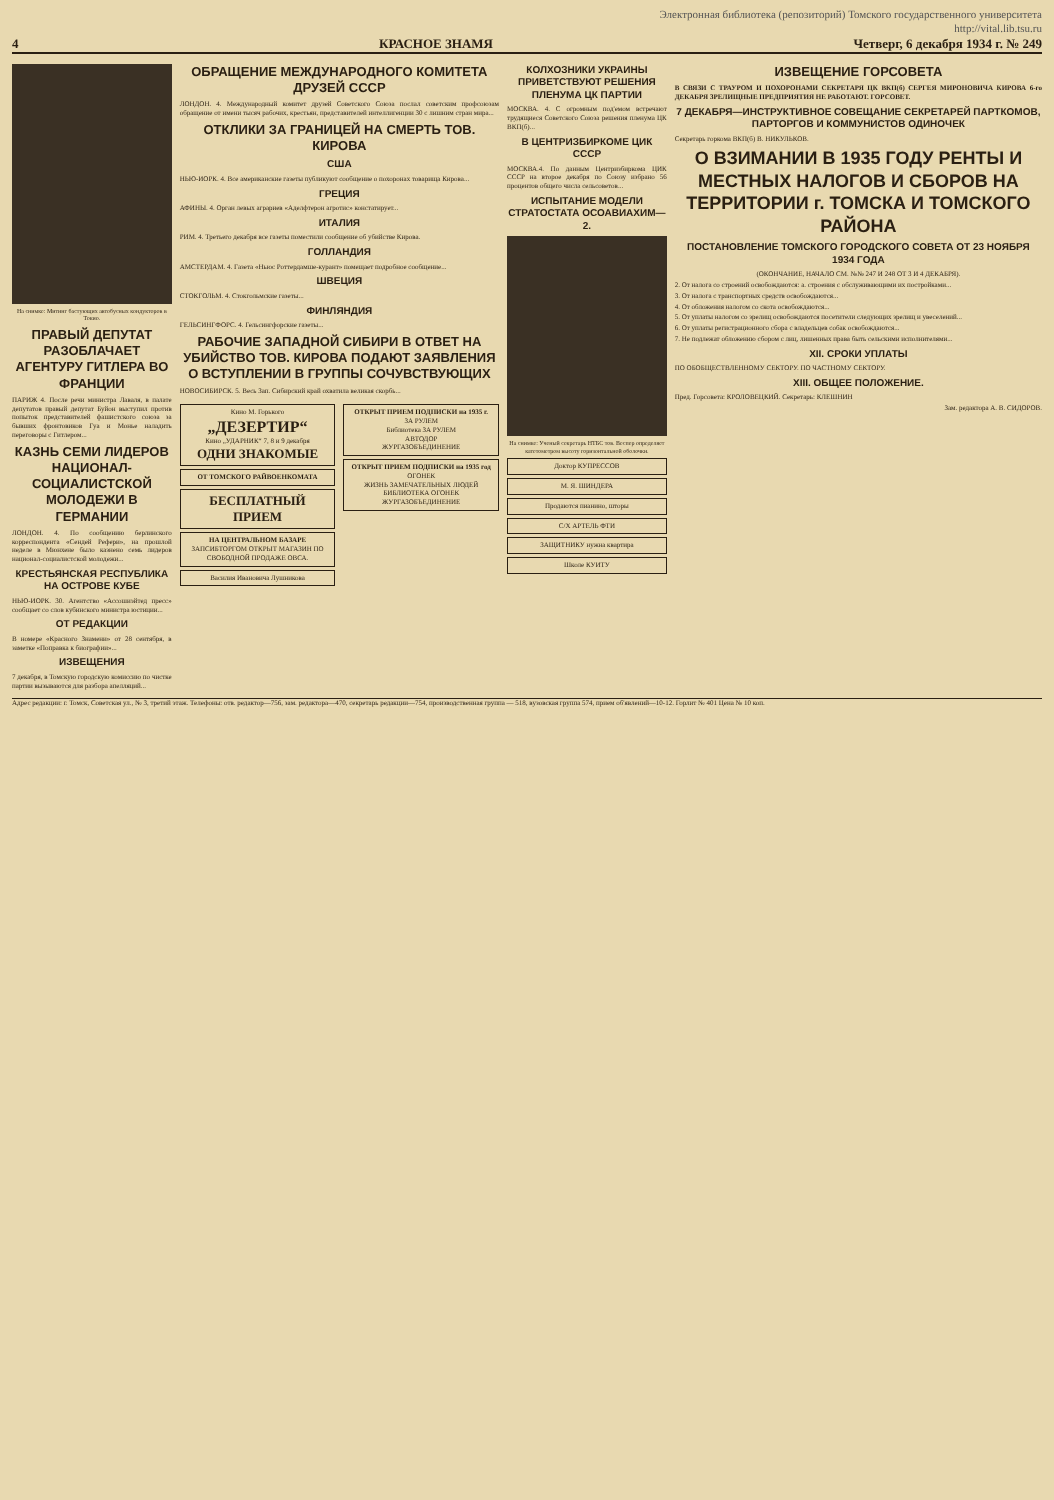Электронная библиотека (репозиторий) Томского государственного университета
http://vital.lib.tsu.ru
4 КРАСНОЕ ЗНАМЯ Четверг, 6 декабря 1934 г. № 249
На снимке: Митинг бастующих автобусных кондукторов в Токио.
ПРАВЫЙ ДЕПУТАТ РАЗОБЛАЧАЕТ АГЕНТУРУ ГИТЛЕРА ВО ФРАНЦИИ
ПАРИЖ 4. После речи министра Лаваля, в палате депутатов правый депутат Буйон выступил против попыток представителей фашистского союза за бывших фронтовиков Гуа и Монье наладить переговоры с Гитлером...
КАЗНЬ СЕМИ ЛИДЕРОВ НАЦИОНАЛ-СОЦИАЛИСТСКОЙ МОЛОДЕЖИ В ГЕРМАНИИ
ЛОНДОН. 4. По сообщению берлинского корреспондента «Сендей Рефери», на прошлой неделе в Мюнхене было казнено семь лидеров национал-социалистской молодежи...
КРЕСТЬЯНСКАЯ РЕСПУБЛИКА НА ОСТРОВЕ КУБЕ
НЬЮ-ИОРК. 30. Агентство «Ассошиэйтед пресс» сообщает со слов кубинского министра юстиции...
ОТ РЕДАКЦИИ
В номере «Красного Знамени» от 28 сентября, в заметке «Поправка к биографии»...
ИЗВЕЩЕНИЯ
7 декабря, в Томскую городскую комиссию по чистке партии вызываются для разбора апелляций...
ОБРАЩЕНИЕ МЕЖДУНАРОДНОГО КОМИТЕТА ДРУЗЕЙ СССР
ЛОНДОН. 4. Международный комитет друзей Советского Союза послал советским профсоюзам обращение от имени тысяч рабочих, крестьян, представителей интеллигенции 30 с лишним стран мира...
ОТКЛИКИ ЗА ГРАНИЦЕЙ НА СМЕРТЬ ТОВ. КИРОВА
США
НЬЮ-ИОРК. 4. Все американские газеты публикуют сообщение о похоронах товарища Кирова...
ГРЕЦИЯ
АФИНЫ. 4. Орган левых аграриев «Аделфтерон агротис» констатирует...
ИТАЛИЯ
РИМ. 4. Третьего декабря все газеты поместили сообщение об убийстве Кирова.
ГОЛЛАНДИЯ
АМСТЕРДАМ. 4. Газета «Ньюс Роттердамше-курант» помещает подробное сообщение...
ШВЕЦИЯ
СТОКГОЛЬМ. 4. Стокгольмские газеты...
ФИНЛЯНДИЯ
ГЕЛЬСИНГФОРС. 4. Гельсингфорские газеты...
РАБОЧИЕ ЗАПАДНОЙ СИБИРИ В ОТВЕТ НА УБИЙСТВО ТОВ. КИРОВА ПОДАЮТ ЗАЯВЛЕНИЯ О ВСТУПЛЕНИИ В ГРУППЫ СОЧУВСТВУЮЩИХ
НОВОСИБИРСК. 5. Весь Зап. Сибирский край охватила великая скорбь...
Кино М. Горького
„ДЕЗЕРТИР“
Кино „УДАРНИК“ 7, 8 и 9 декабря
ОДНИ ЗНАКОМЫЕ
ОТ ТОМСКОГО РАЙВОЕНКОМАТА
БЕСПЛАТНЫЙ ПРИЕМ
НА ЦЕНТРАЛЬНОМ БАЗАРЕ
ЗАПСИБТОРГОМ ОТКРЫТ МАГАЗИН ПО СВОБОДНОЙ ПРОДАЖЕ ОВСА.
Василия Ивановича Лушникова
ОТКРЫТ ПРИЕМ ПОДПИСКИ на 1935 г.
ЗА РУЛЕМ
Библиотека ЗА РУЛЕМ
АВТОДОР
ЖУРГАЗОБЪЕДИНЕНИЕ
ОТКРЫТ ПРИЕМ ПОДПИСКИ на 1935 год
ОГОНЕК
ЖИЗНЬ ЗАМЕЧАТЕЛЬНЫХ ЛЮДЕЙ
БИБЛИОТЕКА ОГОНЕК
ЖУРГАЗОБЪЕДИНЕНИЕ
КОЛХОЗНИКИ УКРАИНЫ ПРИВЕТСТВУЮТ РЕШЕНИЯ ПЛЕНУМА ЦК ПАРТИИ
МОСКВА. 4. С огромным под'емом встречают трудящиеся Советского Союза решения пленума ЦК ВКП(б)...
В ЦЕНТРИЗБИРКОМЕ ЦИК СССР
МОСКВА.4. По данным Центризбиркома ЦИК СССР на второе декабря по Союзу избрано 56 процентов общего числа сельсоветов...
ИСПЫТАНИЕ МОДЕЛИ СТРАТОСТАТА ОСОАВИАХИМ—2.
На снимке: Ученый секретарь НТБС тов. Веспер определяет катетометром высоту горизонтальной оболочки.
Доктор КУПРЕССОВ
М. Я. ШИНДЕРА
Продаются пианино, шторы
С/Х АРТЕЛЬ ФТИ
ЗАЩИТНИКУ нужна квартира
Школе КУИТУ
ИЗВЕЩЕНИЕ ГОРСОВЕТА
В СВЯЗИ С ТРАУРОМ И ПОХОРОНАМИ СЕКРЕТАРЯ ЦК ВКП(б) СЕРГЕЯ МИРОНОВИЧА КИРОВА 6-го ДЕКАБРЯ ЗРЕЛИЩНЫЕ ПРЕДПРИЯТИЯ НЕ РАБОТАЮТ. ГОРСОВЕТ.
7 ДЕКАБРЯ—ИНСТРУКТИВНОЕ СОВЕЩАНИЕ СЕКРЕТАРЕЙ ПАРТКОМОВ, ПАРТОРГОВ И КОММУНИСТОВ ОДИНОЧЕК
Секретарь горкома ВКП(б) В. НИКУЛЬКОВ.
О ВЗИМАНИИ В 1935 ГОДУ РЕНТЫ И МЕСТНЫХ НАЛОГОВ И СБОРОВ НА ТЕРРИТОРИИ г. ТОМСКА И ТОМСКОГО РАЙОНА
ПОСТАНОВЛЕНИЕ ТОМСКОГО ГОРОДСКОГО СОВЕТА ОТ 23 НОЯБРЯ 1934 ГОДА
(ОКОНЧАНИЕ, НАЧАЛО СМ. №№ 247 И 248 ОТ 3 И 4 ДЕКАБРЯ).
2. От налога со строений освобождаются: а. строения с обслуживающими их постройками...
3. От налога с транспортных средств освобождаются...
4. От обложения налогом со скота освобождаются...
5. От уплаты налогом со зрелищ освобождаются посетители следующих зрелищ и увеселений...
6. От уплаты регистрационного сбора с владельцев собак освобождаются...
7. Не подлежат обложению сбором с лиц, лишенных права быть сельскими исполнителями...
XII. СРОКИ УПЛАТЫ
ПО ОБОБЩЕСТВЛЕННОМУ СЕКТОРУ. ПО ЧАСТНОМУ СЕКТОРУ.
XIII. ОБЩЕЕ ПОЛОЖЕНИЕ.
Пред. Горсовета: КРОЛОВЕЦКИЙ. Секретарь: КЛЕШНИН
Зам. редактора А. В. СИДОРОВ.
Адрес редакции: г. Томск, Советская ул., № 3, третий этаж. Телефоны: отв. редактор—756, зам. редактора—470, секретарь редакции—754, производственная группа — 518, вузовская группа 574, прием об'явлений—10-12. Горлит № 401 Цена № 10 коп.